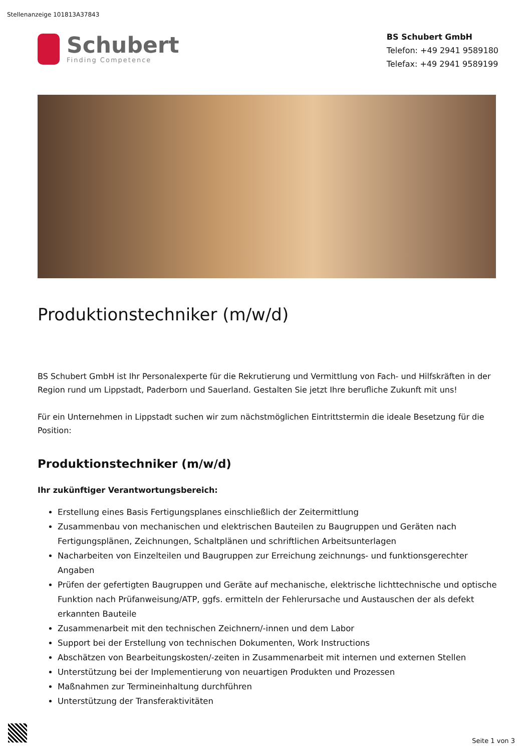Stellenanzeige 101813A37843
Schubert
Finding Competence
BS Schubert GmbH
Telefon: +49 2941 9589180
Telefax: +49 2941 9589199
Produktionstechniker (m/w/d)
BS Schubert GmbH ist Ihr Personalexperte für die Rekrutierung und Vermittlung von Fach- und Hilfskräften in der Region rund um Lippstadt, Paderborn und Sauerland. Gestalten Sie jetzt Ihre berufliche Zukunft mit uns!
Für ein Unternehmen in Lippstadt suchen wir zum nächstmöglichen Eintrittstermin die ideale Besetzung für die Position:
Produktionstechniker (m/w/d)
Ihr zukünftiger Verantwortungsbereich:
Erstellung eines Basis Fertigungsplanes einschließlich der Zeitermittlung
Zusammenbau von mechanischen und elektrischen Bauteilen zu Baugruppen und Geräten nach Fertigungsplänen, Zeichnungen, Schaltplänen und schriftlichen Arbeitsunterlagen
Nacharbeiten von Einzelteilen und Baugruppen zur Erreichung zeichnungs- und funktionsgerechter Angaben
Prüfen der gefertigten Baugruppen und Geräte auf mechanische, elektrische lichttechnische und optische Funktion nach Prüfanweisung/ATP, ggfs. ermitteln der Fehlerursache und Austauschen der als defekt erkannten Bauteile
Zusammenarbeit mit den technischen Zeichnern/-innen und dem Labor
Support bei der Erstellung von technischen Dokumenten, Work Instructions
Abschätzen von Bearbeitungskosten/-zeiten in Zusammenarbeit mit internen und externen Stellen
Unterstützung bei der Implementierung von neuartigen Produkten und Prozessen
Maßnahmen zur Termineinhaltung durchführen
Unterstützung der Transferaktivitäten
Seite 1 von 3